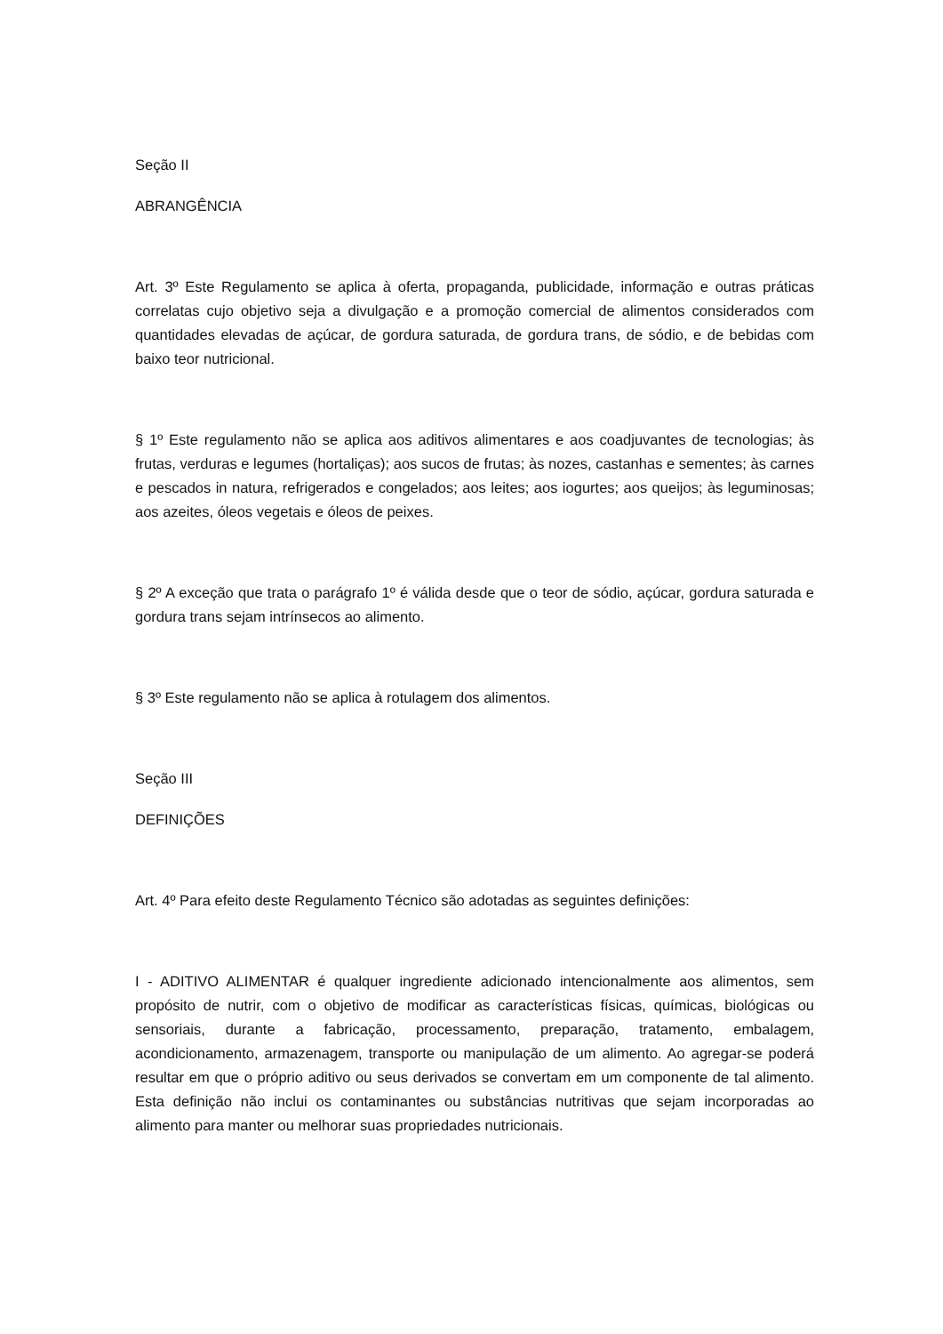Seção II
ABRANGÊNCIA
Art. 3º Este Regulamento se aplica à oferta, propaganda, publicidade, informação e outras práticas correlatas cujo objetivo seja a divulgação e a promoção comercial de alimentos considerados com quantidades elevadas de açúcar, de gordura saturada, de gordura trans, de sódio, e de bebidas com baixo teor nutricional.
§ 1º Este regulamento não se aplica aos aditivos alimentares e aos coadjuvantes de tecnologias; às frutas, verduras e legumes (hortaliças); aos sucos de frutas; às nozes, castanhas e sementes; às carnes e pescados in natura, refrigerados e congelados; aos leites; aos iogurtes; aos queijos; às leguminosas; aos azeites, óleos vegetais e óleos de peixes.
§ 2º A exceção que trata o parágrafo 1º é válida desde que o teor de sódio, açúcar, gordura saturada e gordura trans sejam intrínsecos ao alimento.
§ 3º Este regulamento não se aplica à rotulagem dos alimentos.
Seção III
DEFINIÇÕES
Art. 4º Para efeito deste Regulamento Técnico são adotadas as seguintes definições:
I - ADITIVO ALIMENTAR é qualquer ingrediente adicionado intencionalmente aos alimentos, sem propósito de nutrir, com o objetivo de modificar as características físicas, químicas, biológicas ou sensoriais, durante a fabricação, processamento, preparação, tratamento, embalagem, acondicionamento, armazenagem, transporte ou manipulação de um alimento. Ao agregar-se poderá resultar em que o próprio aditivo ou seus derivados se convertam em um componente de tal alimento. Esta definição não inclui os contaminantes ou substâncias nutritivas que sejam incorporadas ao alimento para manter ou melhorar suas propriedades nutricionais.